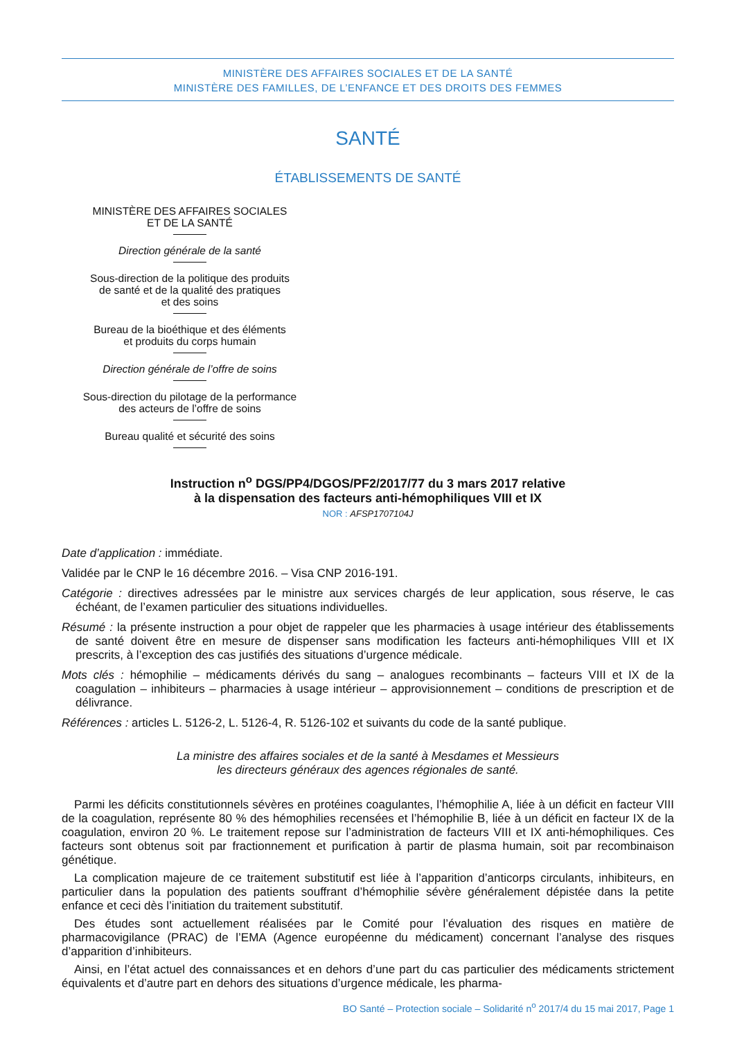MINISTÈRE DES AFFAIRES SOCIALES ET DE LA SANTÉ
MINISTÈRE DES FAMILLES, DE L’ENFANCE ET DES DROITS DES FEMMES
SANTÉ
ÉTABLISSEMENTS DE SANTÉ
MINISTÈRE DES AFFAIRES SOCIALES
ET DE LA SANTÉ
Direction générale de la santé
Sous-direction de la politique des produits
de santé et de la qualité des pratiques
et des soins
Bureau de la bioéthique et des éléments
et produits du corps humain
Direction générale de l’offre de soins
Sous-direction du pilotage de la performance
des acteurs de l’offre de soins
Bureau qualité et sécurité des soins
Instruction n<sup>o</sup> DGS/PP4/DGOS/PF2/2017/77 du 3 mars 2017 relative
à la dispensation des facteurs anti-hémophiliques VIII et IX
NOR : AFSP1707104J
Date d’application : immédiate.
Validée par le CNP le 16 décembre 2016. – Visa CNP 2016-191.
Catégorie : directives adressées par le ministre aux services chargés de leur application, sous réserve, le cas échéant, de l’examen particulier des situations individuelles.
Résumé : la présente instruction a pour objet de rappeler que les pharmacies à usage intérieur des établissements de santé doivent être en mesure de dispenser sans modification les facteurs anti-hémophiliques VIII et IX prescrits, à l’exception des cas justifiés des situations d’urgence médicale.
Mots clés : hémophilie – médicaments dérivés du sang – analogues recombinants – facteurs VIII et IX de la coagulation – inhibiteurs – pharmacies à usage intérieur – approvisionnement – conditions de prescription et de délivrance.
Références : articles L. 5126-2, L. 5126-4, R. 5126-102 et suivants du code de la santé publique.
La ministre des affaires sociales et de la santé à Mesdames et Messieurs
les directeurs généraux des agences régionales de santé.
Parmi les déficits constitutionnels sévères en protéines coagulantes, l’hémophilie A, liée à un déficit en facteur VIII de la coagulation, représente 80 % des hémophilies recensées et l’hémophilie B, liée à un déficit en facteur IX de la coagulation, environ 20 %. Le traitement repose sur l’administration de facteurs VIII et IX anti-hémophiliques. Ces facteurs sont obtenus soit par fractionnement et purification à partir de plasma humain, soit par recombinaison génétique.
La complication majeure de ce traitement substitutif est liée à l’apparition d’anticorps circulants, inhibiteurs, en particulier dans la population des patients souffrant d’hémophilie sévère généralement dépistée dans la petite enfance et ceci dès l’initiation du traitement substitutif.
Des études sont actuellement réalisées par le Comité pour l’évaluation des risques en matière de pharmacovigilance (PRAC) de l’EMA (Agence européenne du médicament) concernant l’analyse des risques d’apparition d’inhibiteurs.
Ainsi, en l’état actuel des connaissances et en dehors d’une part du cas particulier des médicaments strictement équivalents et d’autre part en dehors des situations d’urgence médicale, les pharma-
BO Santé – Protection sociale – Solidarité n<sup>o</sup> 2017/4 du 15 mai 2017, Page 1